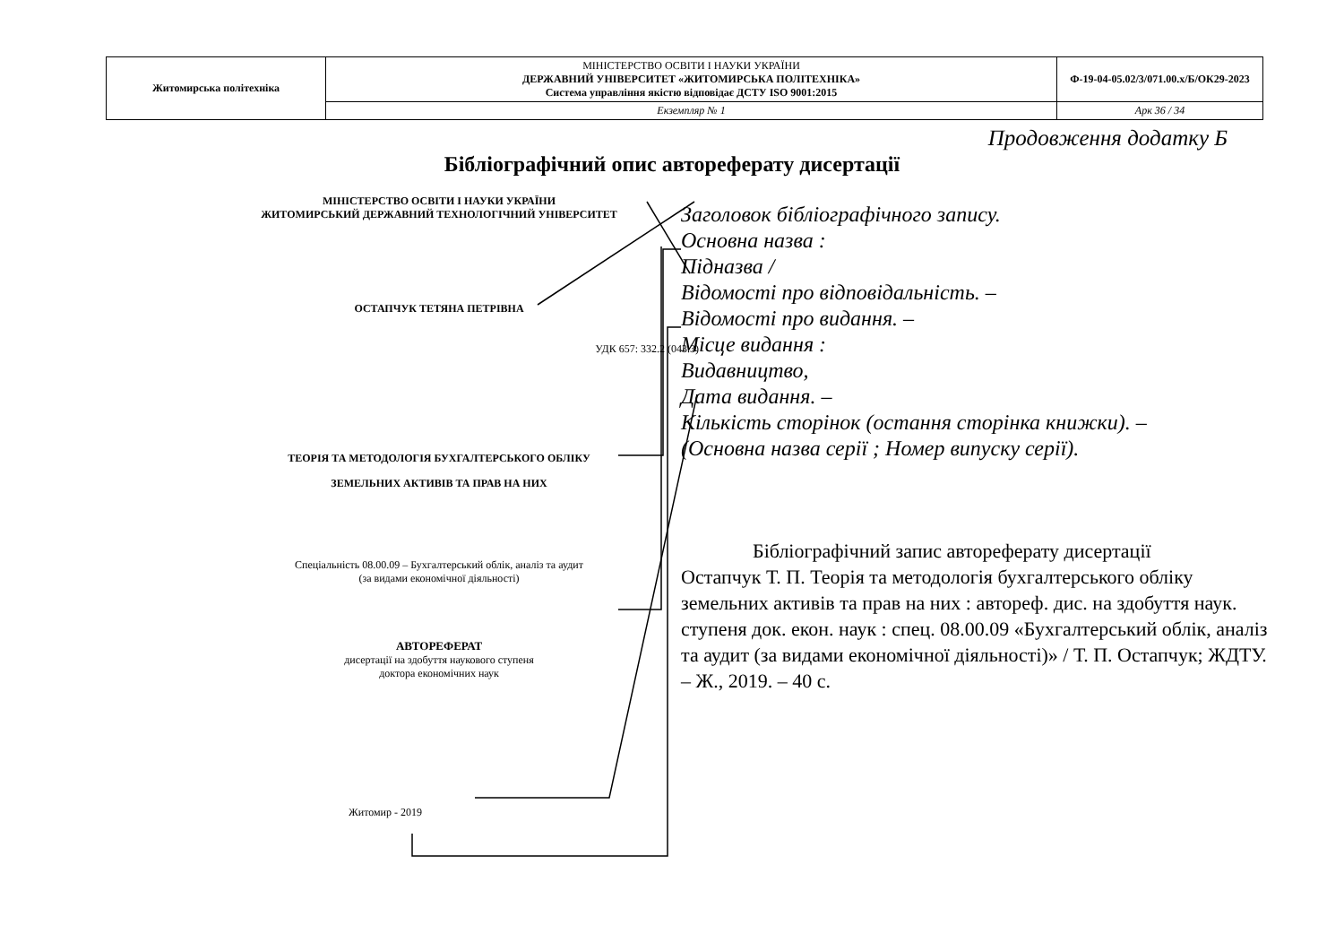| Житомирська політехніка | МІНІСТЕРСТВО ОСВІТИ І НАУКИ УКРАЇНИ ДЕРЖАВНИЙ УНІВЕРСИТЕТ «ЖИТОМИРСЬКА ПОЛІТЕХНІКА» Система управління якістю відповідає ДСТУ ISO 9001:2015 | Ф-19-04-05.02/3/071.00.х/Б/ОК29-2023 |
| | Екземпляр № 1 | Арк 36 / 34 |
Продовження додатку Б
Бібліографічний опис автореферату дисертації
МІНІСТЕРСТВО ОСВІТИ І НАУКИ УКРАЇНИ
ЖИТОМИРСЬКИЙ ДЕРЖАВНИЙ ТЕХНОЛОГІЧНИЙ УНІВЕРСИТЕТ
ОСТАПЧУК ТЕТЯНА ПЕТРІВНА
УДК 657: 332.2 (043.3)
ТЕОРІЯ ТА МЕТОДОЛОГІЯ БУХГАЛТЕРСЬКОГО ОБЛІКУ
ЗЕМЕЛЬНИХ АКТИВІВ ТА ПРАВ НА НИХ
Спеціальність 08.00.09 – Бухгалтерський облік, аналіз та аудит
(за видами економічної діяльності)
АВТОРЕФЕРАТ
дисертації на здобуття наукового ступеня
доктора економічних наук
Житомир - 2019
Заголовок бібліографічного запису.
Основна назва :
Підназва /
Відомості про відповідальність. –
Відомості про видання. –
Місце видання :
Видавництво,
Дата видання. –
Кількість сторінок (остання сторінка книжки). –
(Основна назва серії ; Номер випуску серії).
Бібліографічний запис автореферату дисертації
Остапчук Т. П. Теорія та методологія бухгалтерського обліку земельних активів та прав на них : автореф. дис. на здобуття наук. ступеня док. екон. наук : спец. 08.00.09 «Бухгалтерський облік, аналіз та аудит (за видами економічної діяльності)» / Т. П. Остапчук; ЖДТУ. – Ж., 2019. – 40 с.